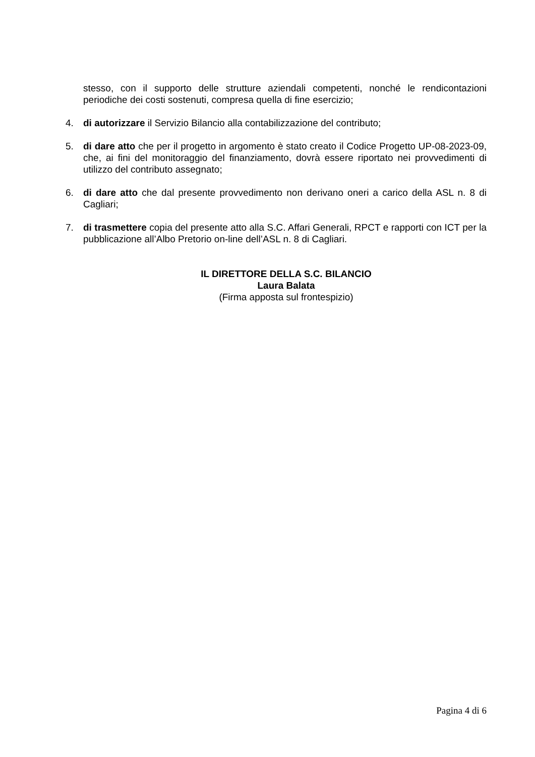stesso, con il supporto delle strutture aziendali competenti, nonché le rendicontazioni periodiche dei costi sostenuti, compresa quella di fine esercizio;
4. di autorizzare il Servizio Bilancio alla contabilizzazione del contributo;
5. di dare atto che per il progetto in argomento è stato creato il Codice Progetto UP-08-2023-09, che, ai fini del monitoraggio del finanziamento, dovrà essere riportato nei provvedimenti di utilizzo del contributo assegnato;
6. di dare atto che dal presente provvedimento non derivano oneri a carico della ASL n. 8 di Cagliari;
7. di trasmettere copia del presente atto alla S.C. Affari Generali, RPCT e rapporti con ICT per la pubblicazione all’Albo Pretorio on-line dell’ASL n. 8 di Cagliari.
IL DIRETTORE DELLA S.C. BILANCIO
Laura Balata
(Firma apposta sul frontespizio)
Pagina 4 di 6